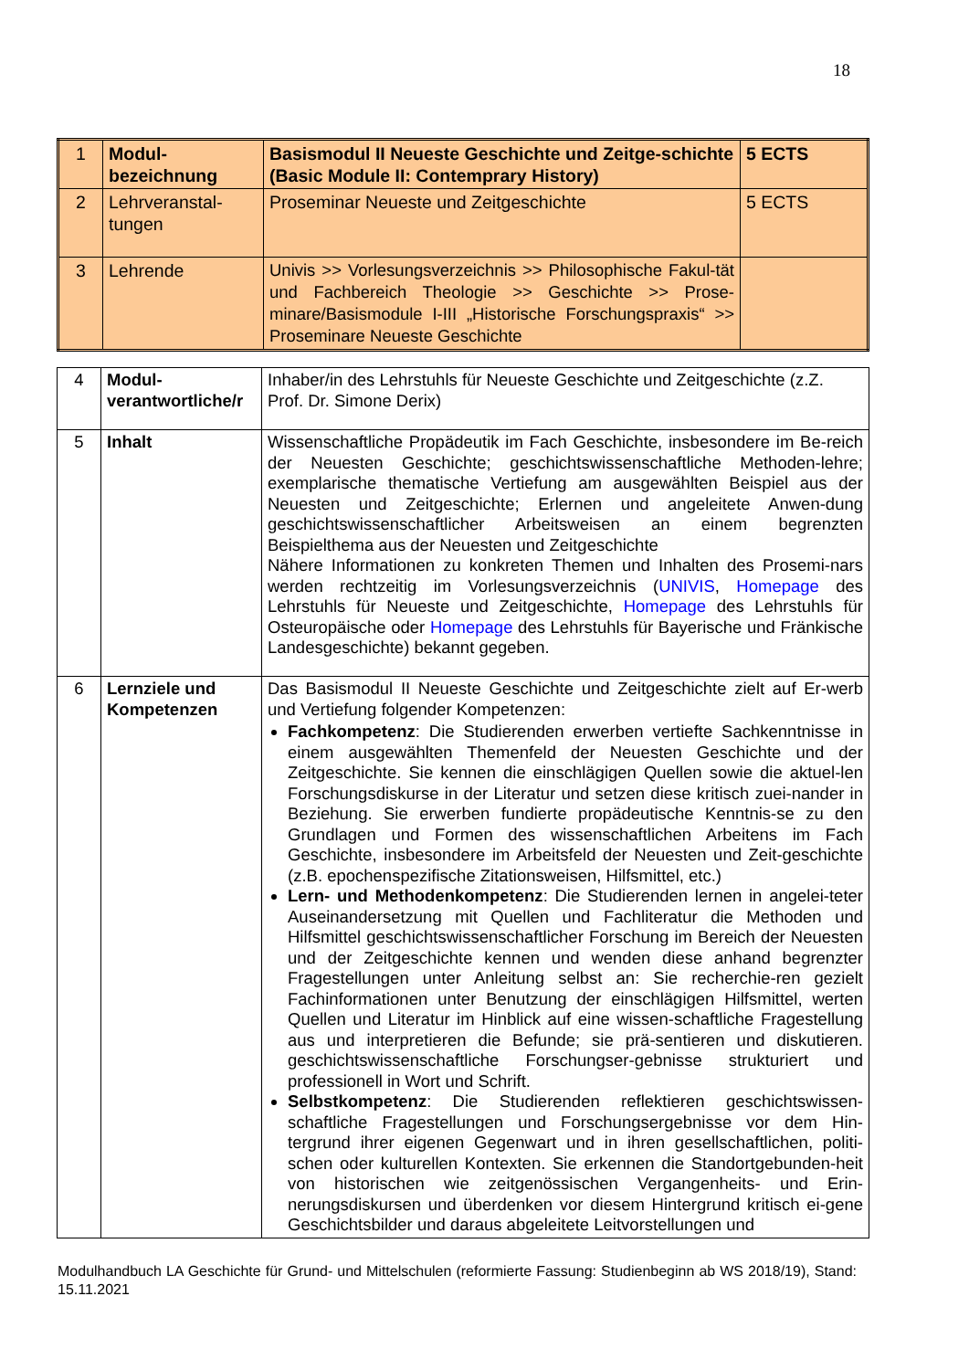18
| 1 | Modul- bezeichnung | Basismodul II Neueste Geschichte und Zeitge-schichte (Basic Module II: Contemprary History) | 5 ECTS |
| 2 | Lehrveranstal- tungen | Proseminar Neueste und Zeitgeschichte | 5 ECTS |
| 3 | Lehrende | Univis >> Vorlesungsverzeichnis >> Philosophische Fakul-tät und Fachbereich Theologie >> Geschichte >> Prose-minare/Basismodule I-III „Historische Forschungspraxis“ >> Proseminare Neueste Geschichte | |
| 4 | Modul- verantwortliche/r | Inhaber/in des Lehrstuhls für Neueste Geschichte und Zeitgeschichte (z.Z. Prof. Dr. Simone Derix) |
| 5 | Inhalt | Wissenschaftliche Propädeutik im Fach Geschichte, insbesondere im Be-reich der Neuesten Geschichte; geschichtswissenschaftliche Methoden-lehre; exemplarische thematische Vertiefung am ausgewählten Beispiel aus der Neuesten und Zeitgeschichte; Erlernen und angeleitete Anwen-dung geschichtswissenschaftlicher Arbeitsweisen an einem begrenzten Beispielthema aus der Neuesten und Zeitgeschichte Nähere Informationen zu konkreten Themen und Inhalten des Prosemi-nars werden rechtzeitig im Vorlesungsverzeichnis ( UNIVIS , Homepage des Lehrstuhls für Neueste und Zeitgeschichte, Homepage des Lehrstuhls für Osteuropäische oder Homepage des Lehrstuhls für Bayerische und Fränkische Landesgeschichte) bekannt gegeben. |
| 6 | Lernziele und Kompetenzen | Das Basismodul II Neueste Geschichte und Zeitgeschichte zielt auf Er-werb und Vertiefung folgender Kompetenzen: Fachkompetenz : Die Studierenden erwerben vertiefte Sachkenntnisse in einem ausgewählten Themenfeld der Neuesten Geschichte und der Zeitgeschichte. Sie kennen die einschlägigen Quellen sowie die aktuel-len Forschungsdiskurse in der Literatur und setzen diese kritisch zuei-nander in Beziehung. Sie erwerben fundierte propädeutische Kenntnis-se zu den Grundlagen und Formen des wissenschaftlichen Arbeitens im Fach Geschichte, insbesondere im Arbeitsfeld der Neuesten und Zeit-geschichte (z.B. epochenspezifische Zitationsweisen, Hilfsmittel, etc.) Lern- und Methodenkompetenz : Die Studierenden lernen in angelei-teter Auseinandersetzung mit Quellen und Fachliteratur die Methoden und Hilfsmittel geschichtswissenschaftlicher Forschung im Bereich der Neuesten und der Zeitgeschichte kennen und wenden diese anhand begrenzter Fragestellungen unter Anleitung selbst an: Sie recherchie-ren gezielt Fachinformationen unter Benutzung der einschlägigen Hilfsmittel, werten Quellen und Literatur im Hinblick auf eine wissen-schaftliche Fragestellung aus und interpretieren die Befunde; sie prä-sentieren und diskutieren. geschichtswissenschaftliche Forschungser-gebnisse strukturiert und professionell in Wort und Schrift. Selbstkompetenz : Die Studierenden reflektieren geschichtswissen-schaftliche Fragestellungen und Forschungsergebnisse vor dem Hin-tergrund ihrer eigenen Gegenwart und in ihren gesellschaftlichen, politi-schen oder kulturellen Kontexten. Sie erkennen die Standortgebunden-heit von historischen wie zeitgenössischen Vergangenheits- und Erin-nerungsdiskursen und überdenken vor diesem Hintergrund kritisch ei-gene Geschichtsbilder und daraus abgeleitete Leitvorstellungen und |
Modulhandbuch LA Geschichte für Grund- und Mittelschulen (reformierte Fassung: Studienbeginn ab WS 2018/19), Stand: 15.11.2021